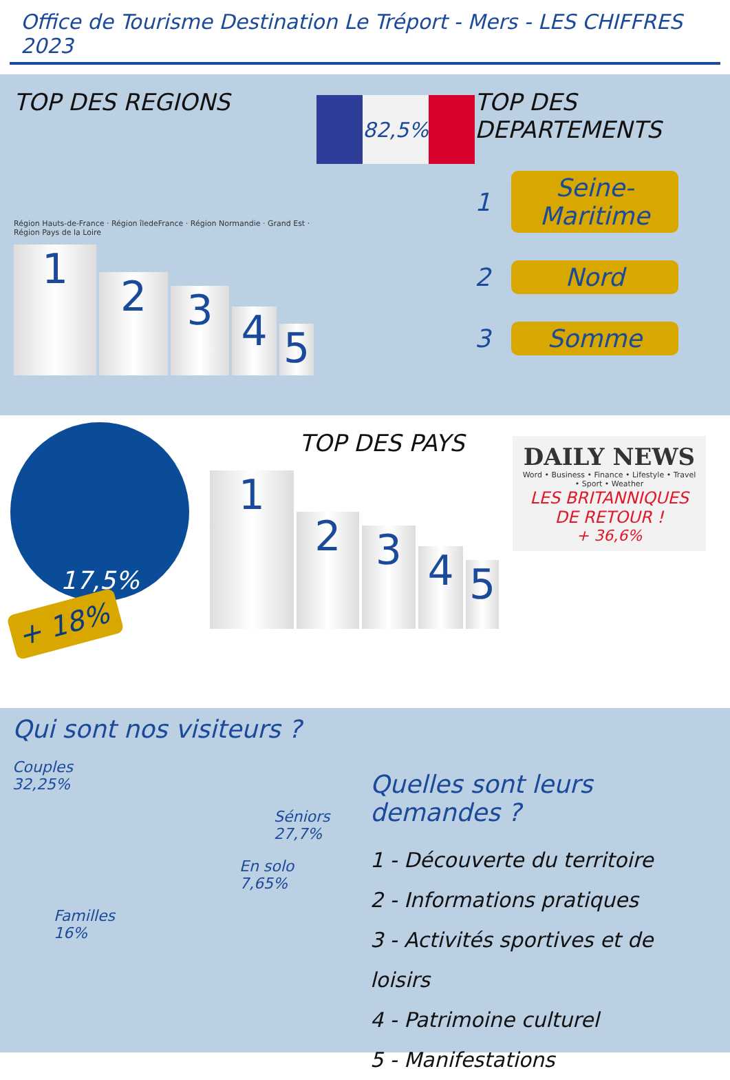Office de Tourisme Destination Le Tréport - Mers - LES CHIFFRES 2023
TOP DES REGIONS
Région Hauts-de-France · Région îledeFrance · Région Normandie · Grand Est · Région Pays de la Loire
1
2
3
4
5
82,5%
TOP DES DEPARTEMENTS
1 Seine-Maritime
2 Nord
3 Somme
17,5%
+ 18%
TOP DES PAYS
1
2
3
4
5
DAILY NEWS
Word • Business • Finance • Lifestyle • Travel • Sport • Weather
LES BRITANNIQUES
DE RETOUR !
+ 36,6%
Qui sont nos visiteurs ?
Couples
32,25%
Séniors
27,7%
En solo
7,65%
Familles
16%
Quelles sont leurs demandes ?
1 - Découverte du territoire
2 - Informations pratiques
3 - Activités sportives et de loisirs
4 - Patrimoine culturel
5 - Manifestations